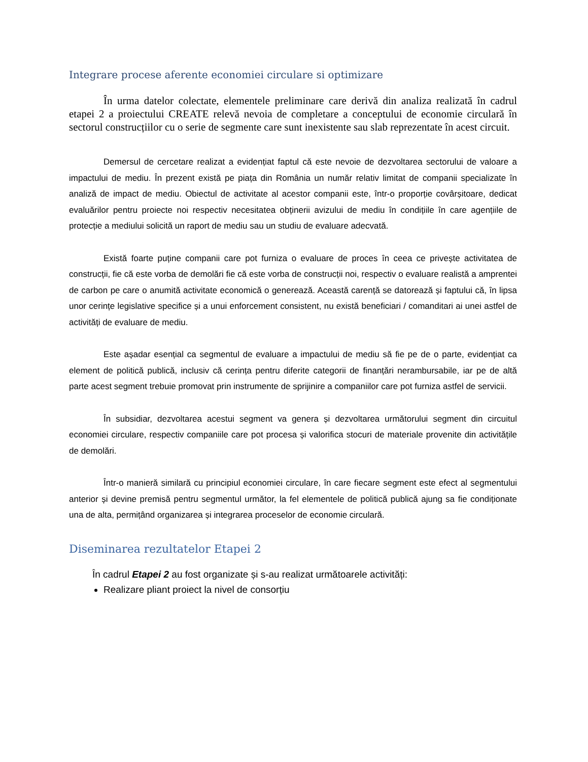Integrare procese aferente economiei circulare si optimizare
În urma datelor colectate, elementele preliminare care derivă din analiza realizată în cadrul etapei 2 a proiectului CREATE relevă nevoia de completare a conceptului de economie circulară în sectorul construcțiilor cu o serie de segmente care sunt inexistente sau slab reprezentate în acest circuit.
Demersul de cercetare realizat a evidențiat faptul că este nevoie de dezvoltarea sectorului de valoare a impactului de mediu. În prezent există pe piața din România un număr relativ limitat de companii specializate în analiză de impact de mediu. Obiectul de activitate al acestor companii este, într-o proporție covârșitoare, dedicat evaluărilor pentru proiecte noi respectiv necesitatea obținerii avizului de mediu în condițiile în care agențiile de protecție a mediului solicită un raport de mediu sau un studiu de evaluare adecvată.
Există foarte puține companii care pot furniza o evaluare de proces în ceea ce privește activitatea de construcții, fie că este vorba de demolări fie că este vorba de construcții noi, respectiv o evaluare realistă a amprentei de carbon pe care o anumită activitate economică o generează. Această carență se datorează și faptului că, în lipsa unor cerințe legislative specifice și a unui enforcement consistent, nu există beneficiari / comanditari ai unei astfel de activități de evaluare de mediu.
Este așadar esențial ca segmentul de evaluare a impactului de mediu să fie pe de o parte, evidențiat ca element de politică publică, inclusiv că cerința pentru diferite categorii de finanțări nerambursabile, iar pe de altă parte acest segment trebuie promovat prin instrumente de sprijinire a companiilor care pot furniza astfel de servicii.
În subsidiar, dezvoltarea acestui segment va genera și dezvoltarea următorului segment din circuitul economiei circulare, respectiv companiile care pot procesa și valorifica stocuri de materiale provenite din activitățile de demolări.
Într-o manieră similară cu principiul economiei circulare, în care fiecare segment este efect al segmentului anterior și devine premisă pentru segmentul următor, la fel elementele de politică publică ajung sa fie condiționate una de alta, permițând organizarea și integrarea proceselor de economie circulară.
Diseminarea rezultatelor Etapei 2
În cadrul Etapei 2 au fost organizate și s-au realizat următoarele activități:
Realizare pliant proiect la nivel de consorțiu